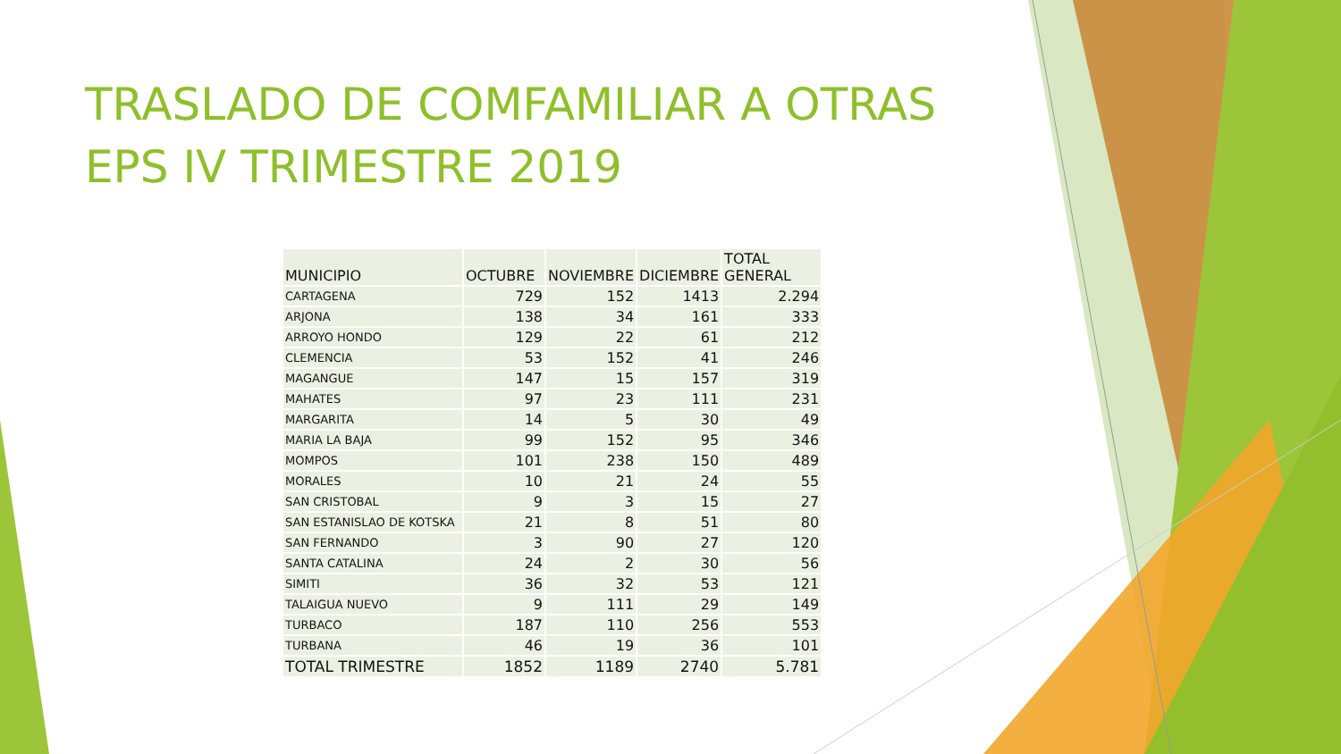TRASLADO DE COMFAMILIAR A OTRAS EPS IV TRIMESTRE 2019
| MUNICIPIO | OCTUBRE | NOVIEMBRE | DICIEMBRE | TOTAL GENERAL |
| --- | --- | --- | --- | --- |
| CARTAGENA | 729 | 152 | 1413 | 2.294 |
| ARJONA | 138 | 34 | 161 | 333 |
| ARROYO HONDO | 129 | 22 | 61 | 212 |
| CLEMENCIA | 53 | 152 | 41 | 246 |
| MAGANGUE | 147 | 15 | 157 | 319 |
| MAHATES | 97 | 23 | 111 | 231 |
| MARGARITA | 14 | 5 | 30 | 49 |
| MARIA LA BAJA | 99 | 152 | 95 | 346 |
| MOMPOS | 101 | 238 | 150 | 489 |
| MORALES | 10 | 21 | 24 | 55 |
| SAN CRISTOBAL | 9 | 3 | 15 | 27 |
| SAN ESTANISLAO DE KOTSKA | 21 | 8 | 51 | 80 |
| SAN FERNANDO | 3 | 90 | 27 | 120 |
| SANTA CATALINA | 24 | 2 | 30 | 56 |
| SIMITI | 36 | 32 | 53 | 121 |
| TALAIGUA NUEVO | 9 | 111 | 29 | 149 |
| TURBACO | 187 | 110 | 256 | 553 |
| TURBANA | 46 | 19 | 36 | 101 |
| TOTAL TRIMESTRE | 1852 | 1189 | 2740 | 5.781 |